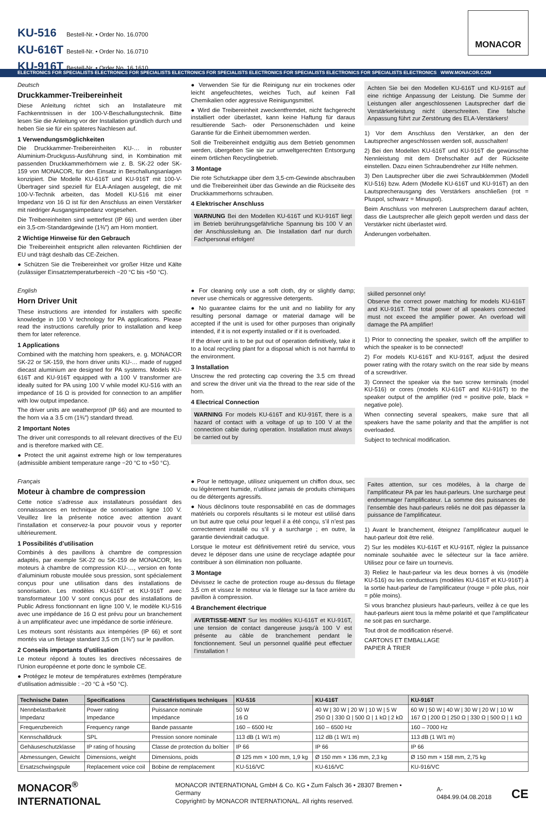KU-516 Bestell-Nr. • Order No. 16.0700
KU-616T Bestell-Nr. • Order No. 16.0710
KU-916T Bestell-Nr. • Order No. 16.1610
MONACOR
ELECTRONICS FOR SPECIALISTS ELECTRONICS FOR SPECIALISTS ELECTRONICS FOR SPECIALISTS ELECTRONICS FOR SPECIALISTS ELECTRONICS FOR SPECIALISTS ELECTRONICS WWW.MONACOR.COM
Deutsch
Druckkammer-Treibereinheit
Diese Anleitung richtet sich an Installateure mit Fachkenntnissen in der 100-V-Beschallungstechnik. Bitte lesen Sie die Anleitung vor der Installation gründlich durch und heben Sie sie für ein späteres Nachlesen auf.
1 Verwendungsmöglichkeiten
Die Druckkammer-Treibereinheiten KU-… in robuster Aluminium-Druckguss-Ausführung sind, in Kombination mit passenden Druckkammerhörnern wie z. B. SK-22 oder SK-159 von MONACOR, für den Einsatz in Beschallungsanlagen konzipiert. Die Modelle KU-616T und KU-916T mit 100-V-Übertrager sind speziell für ELA-Anlagen ausgelegt, die mit 100-V-Technik arbeiten, das Modell KU-516 mit einer Impedanz von 16 Ω ist für den Anschluss an einen Verstärker mit niedriger Ausgangsimpedanz vorgesehen.
Die Treibereinheiten sind wetterfest (IP 66) und werden über ein 3,5-cm-Standardgewinde (1⅜″) am Horn montiert.
2 Wichtige Hinweise für den Gebrauch
Die Treibereinheit entspricht allen relevanten Richtlinien der EU und trägt deshalb das CE-Zeichen.
● Schützen Sie die Treibereinheit vor großer Hitze und Kälte (zulässiger Einsatztemperaturbereich −20 °C bis +50 °C).
● Verwenden Sie für die Reinigung nur ein trockenes oder leicht angefeuchtetes, weiches Tuch, auf keinen Fall Chemikalien oder aggressive Reinigungsmittel.
● Wird die Treibereinheit zweckentfremdet, nicht fachgerecht installiert oder überlastet, kann keine Haftung für daraus resultierende Sach- oder Personenschäden und keine Garantie für die Einheit übernommen werden.
Soll die Treibereinheit endgültig aus dem Betrieb genommen werden, übergeben Sie sie zur umweltgerechten Entsorgung einem örtlichen Recyclingbetrieb.
3 Montage
Die rote Schutzkappe über dem 3,5-cm-Gewinde abschrauben und die Treibereinheit über das Gewinde an die Rückseite des Druckkammerhorns schrauben.
4 Elektrischer Anschluss
WARNUNG Bei den Modellen KU-616T und KU-916T liegt im Betrieb berührungsgefährliche Spannung bis 100 V an der Anschlussleitung an. Die Installation darf nur durch Fachpersonal erfolgen!
Achten Sie bei den Modellen KU-616T und KU-916T auf eine richtige Anpassung der Leistung. Die Summe der Leistungen aller angeschlossenen Lautsprecher darf die Verstärkerleistung nicht überschreiten. Eine falsche Anpassung führt zur Zerstörung des ELA-Verstärkers!
1) Vor dem Anschluss den Verstärker, an den der Lautsprecher angeschlossen werden soll, ausschalten!
2) Bei den Modellen KU-616T und KU-916T die gewünschte Nennleistung mit dem Drehschalter auf der Rückseite einstellen. Dazu einen Schraubendreher zur Hilfe nehmen.
3) Den Lautsprecher über die zwei Schraubklemmen (Modell KU-516) bzw. Adern (Modelle KU-616T und KU-916T) an den Lautsprecherausgang des Verstärkers anschließen (rot = Pluspol, schwarz = Minuspol).
Beim Anschluss von mehreren Lautsprechern darauf achten, dass die Lautsprecher alle gleich gepolt werden und dass der Verstärker nicht überlastet wird.
Änderungen vorbehalten.
English
Horn Driver Unit
These instructions are intended for installers with specific knowledge in 100 V technology for PA applications. Please read the instructions carefully prior to installation and keep them for later reference.
1 Applications
Combined with the matching horn speakers, e. g. MONACOR SK-22 or SK-159, the horn driver units KU-… made of rugged diecast aluminium are designed for PA systems. Models KU-616T and KU-916T equipped with a 100 V transformer are ideally suited for PA using 100 V while model KU-516 with an impedance of 16 Ω is provided for connection to an amplifier with low output impedance.
The driver units are weatherproof (IP 66) and are mounted to the horn via a 3.5 cm (1⅜″) standard thread.
2 Important Notes
The driver unit corresponds to all relevant directives of the EU and is therefore marked with CE.
● Protect the unit against extreme high or low temperatures (admissible ambient temperature range −20 °C to +50 °C).
● For cleaning only use a soft cloth, dry or slightly damp; never use chemicals or aggressive detergents.
● No guarantee claims for the unit and no liability for any resulting personal damage or material damage will be accepted if the unit is used for other purposes than originally intended, if it is not expertly installed or if it is overloaded.
If the driver unit is to be put out of operation definitively, take it to a local recycling plant for a disposal which is not harmful to the environment.
3 Installation
Unscrew the red protecting cap covering the 3.5 cm thread and screw the driver unit via the thread to the rear side of the horn.
4 Electrical Connection
WARNING For models KU-616T and KU-916T, there is a hazard of contact with a voltage of up to 100 V at the connection cable during operation. Installation must always be carried out by
skilled personnel only!
Observe the correct power matching for models KU-616T and KU-916T. The total power of all speakers connected must not exceed the amplifier power. An overload will damage the PA amplifier!
1) Prior to connecting the speaker, switch off the amplifier to which the speaker is to be connected!
2) For models KU-616T and KU-916T, adjust the desired power rating with the rotary switch on the rear side by means of a screwdriver.
3) Connect the speaker via the two screw terminals (model KU-516) or cores (models KU-616T and KU-916T) to the speaker output of the amplifier (red = positive pole, black = negative pole).
When connecting several speakers, make sure that all speakers have the same polarity and that the amplifier is not overloaded.
Subject to technical modification.
Français
Moteur à chambre de compression
Cette notice s’adresse aux installateurs possédant des connaissances en technique de sonorisation ligne 100 V. Veuillez lire la présente notice avec attention avant l’installation et conservez-la pour pouvoir vous y reporter ultérieurement.
1 Possibilités d’utilisation
Combinés à des pavillons à chambre de compression adaptés, par exemple SK-22 ou SK-159 de MONACOR, les moteurs à chambre de compression KU-…, version en fonte d’aluminium robuste moulée sous pression, sont spécialement conçus pour une utilisation dans des installations de sonorisation. Les modèles KU-616T et KU-916T avec transformateur 100 V sont conçus pour des installations de Public Adress fonctionnant en ligne 100 V, le modèle KU-516 avec une impédance de 16 Ω est prévu pour un branchement à un amplificateur avec une impédance de sortie inférieure.
Les moteurs sont résistants aux intempéries (IP 66) et sont montés via un filetage standard 3,5 cm (1⅜″) sur le pavillon.
2 Conseils importants d’utilisation
Le moteur répond à toutes les directives nécessaires de l’Union européenne et porte donc le symbole CE.
● Protégez le moteur de températures extrêmes (température d’utilisation admissible : −20 °C à +50 °C).
● Pour le nettoyage, utilisez uniquement un chiffon doux, sec ou légèrement humide, n’utilisez jamais de produits chimiques ou de détergents agressifs.
● Nous déclinons toute responsabilité en cas de dommages matériels ou corporels résultants si le moteur est utilisé dans un but autre que celui pour lequel il a été conçu, s’il n’est pas correctement installé ou s’il y a surcharge ; en outre, la garantie deviendrait caduque.
Lorsque le moteur est définitivement retiré du service, vous devez le déposer dans une usine de recyclage adaptée pour contribuer à son élimination non polluante.
3 Montage
Dévissez le cache de protection rouge au-dessus du filetage 3,5 cm et vissez le moteur via le filetage sur la face arrière du pavillon à compression.
4 Branchement électrique
AVERTISSE-MENT Sur les modèles KU-616T et KU-916T, une tension de contact dangereuse jusqu’à 100 V est présente au câble de branchement pendant le fonctionnement. Seul un personnel qualifié peut effectuer l’installation !
Faites attention, sur ces modèles, à la charge de l’amplificateur PA par les haut-parleurs. Une surcharge peut endommager l’amplificateur. La somme des puissances de l’ensemble des haut-parleurs reliés ne doit pas dépasser la puissance de l’amplificateur.
1) Avant le branchement, éteignez l’amplificateur auquel le haut-parleur doit être relié.
2) Sur les modèles KU-616T et KU-916T, réglez la puissance nominale souhaitée avec le sélecteur sur la face arrière. Utilisez pour ce faire un tournevis.
3) Reliez le haut-parleur via les deux bornes à vis (modèle KU-516) ou les conducteurs (modèles KU-616T et KU-916T) à la sortie haut-parleur de l’amplificateur (rouge = pôle plus, noir = pôle moins).
Si vous branchez plusieurs haut-parleurs, veillez à ce que les haut-parleurs aient tous la même polarité et que l’amplificateur ne soit pas en surcharge.
Tout droit de modification réservé.
CARTONS ET EMBALLAGE
PAPIER À TRIER
| Technische Daten | Specifications | Caractéristiques techniques | KU-516 | KU-616T | KU-916T |
| --- | --- | --- | --- | --- | --- |
| Nennbelastbarkeit Impedanz | Power rating Impedance | Puissance nominale Impédance | 50 W 16 Ω | 40 W / 30 W / 20 W / 10 W / 5 W 250 Ω / 330 Ω / 500 Ω / 1 kΩ / 2 kΩ | 60 W / 50 W / 40 W / 30 W / 20 W / 10 W 167 Ω / 200 Ω / 250 Ω / 330 Ω / 500 Ω / 1 kΩ |
| Frequenzbereich | Frequency range | Bande passante | 160 – 6500 Hz | 160 – 6500 Hz | 160 – 7000 Hz |
| Kennschalldruck | SPL | Pression sonore nominale | 113 dB (1 W/1 m) | 112 dB (1 W/1 m) | 113 dB (1 W/1 m) |
| Gehäuseschutzklasse | IP rating of housing | Classe de protection du boîtier | IP 66 | IP 66 | IP 66 |
| Abmessungen, Gewicht | Dimensions, weight | Dimensions, poids | Ø 125 mm × 100 mm, 1,9 kg | Ø 150 mm × 136 mm, 2,3 kg | Ø 150 mm × 158 mm, 2,75 kg |
| Ersatzschwingspule | Replacement voice coil | Bobine de remplacement | KU-516/VC | KU-616/VC | KU-916/VC |
MONACOR<sup>®</sup> INTERNATIONAL
MONACOR INTERNATIONAL GmbH & Co. KG • Zum Falsch 36 • 28307 Bremen • Germany
Copyright© by MONACOR INTERNATIONAL. All rights reserved.
A-0484.99.04.08.2018
CE